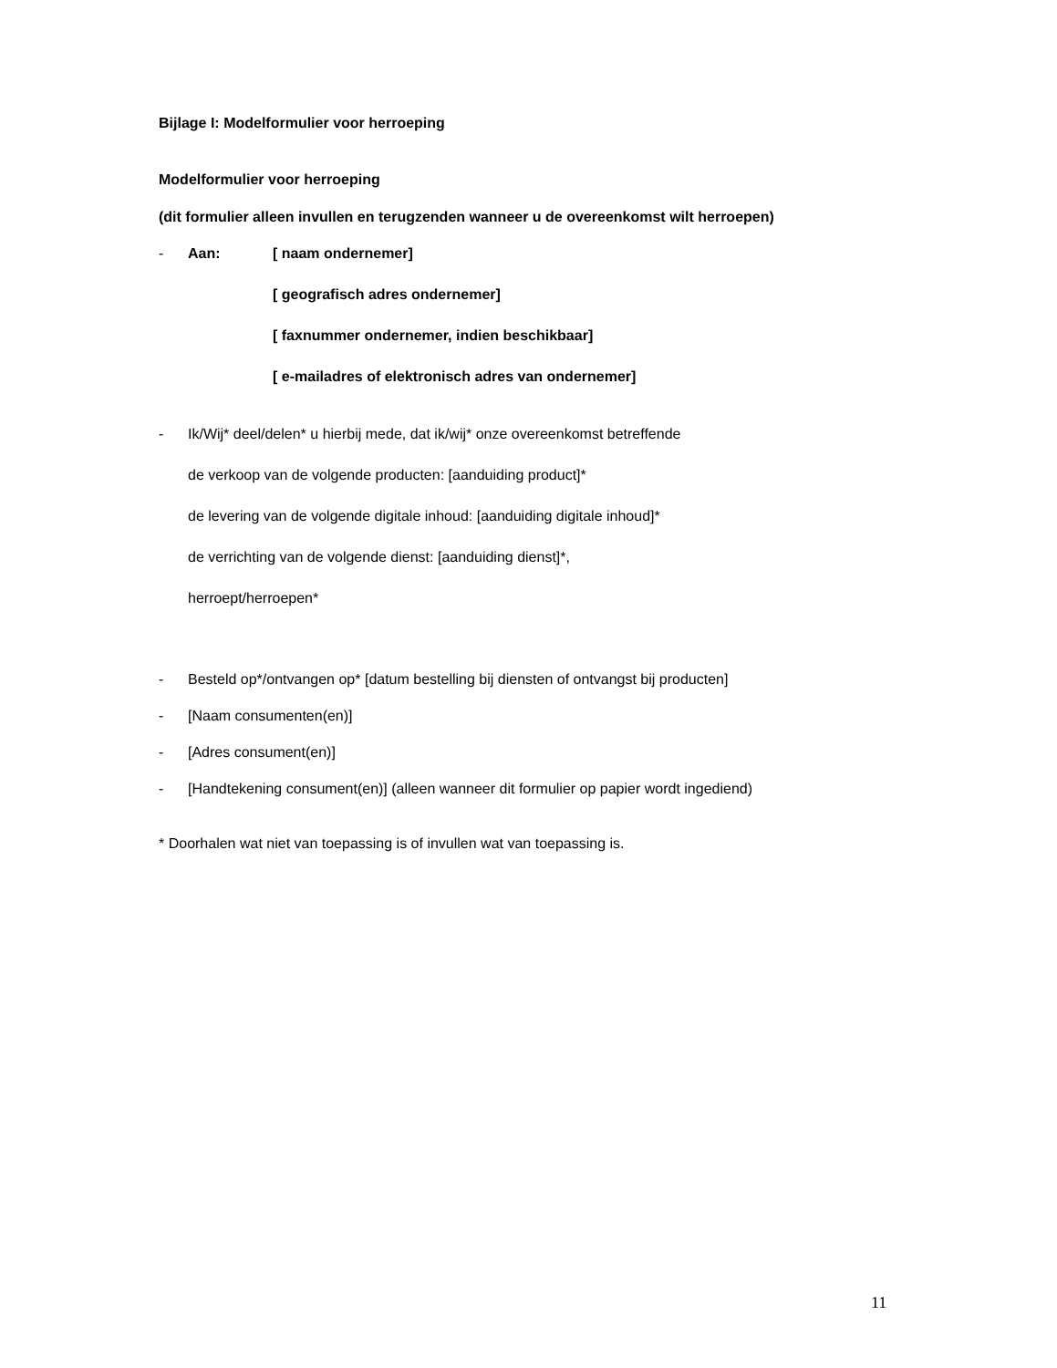Bijlage I: Modelformulier voor herroeping
Modelformulier voor herroeping
(dit formulier alleen invullen en terugzenden wanneer u de overeenkomst wilt herroepen)
- Aan: [ naam ondernemer]
[ geografisch adres ondernemer]
[ faxnummer ondernemer, indien beschikbaar]
[ e-mailadres of elektronisch adres van ondernemer]
- Ik/Wij* deel/delen* u hierbij mede, dat ik/wij* onze overeenkomst betreffende
de verkoop van de volgende producten: [aanduiding product]*
de levering van de volgende digitale inhoud: [aanduiding digitale inhoud]*
de verrichting van de volgende dienst: [aanduiding dienst]*,
herroept/herroepen*
- Besteld op*/ontvangen op* [datum bestelling bij diensten of ontvangst bij producten]
- [Naam consumenten(en)]
- [Adres consument(en)]
- [Handtekening consument(en)] (alleen wanneer dit formulier op papier wordt ingediend)
* Doorhalen wat niet van toepassing is of invullen wat van toepassing is.
11